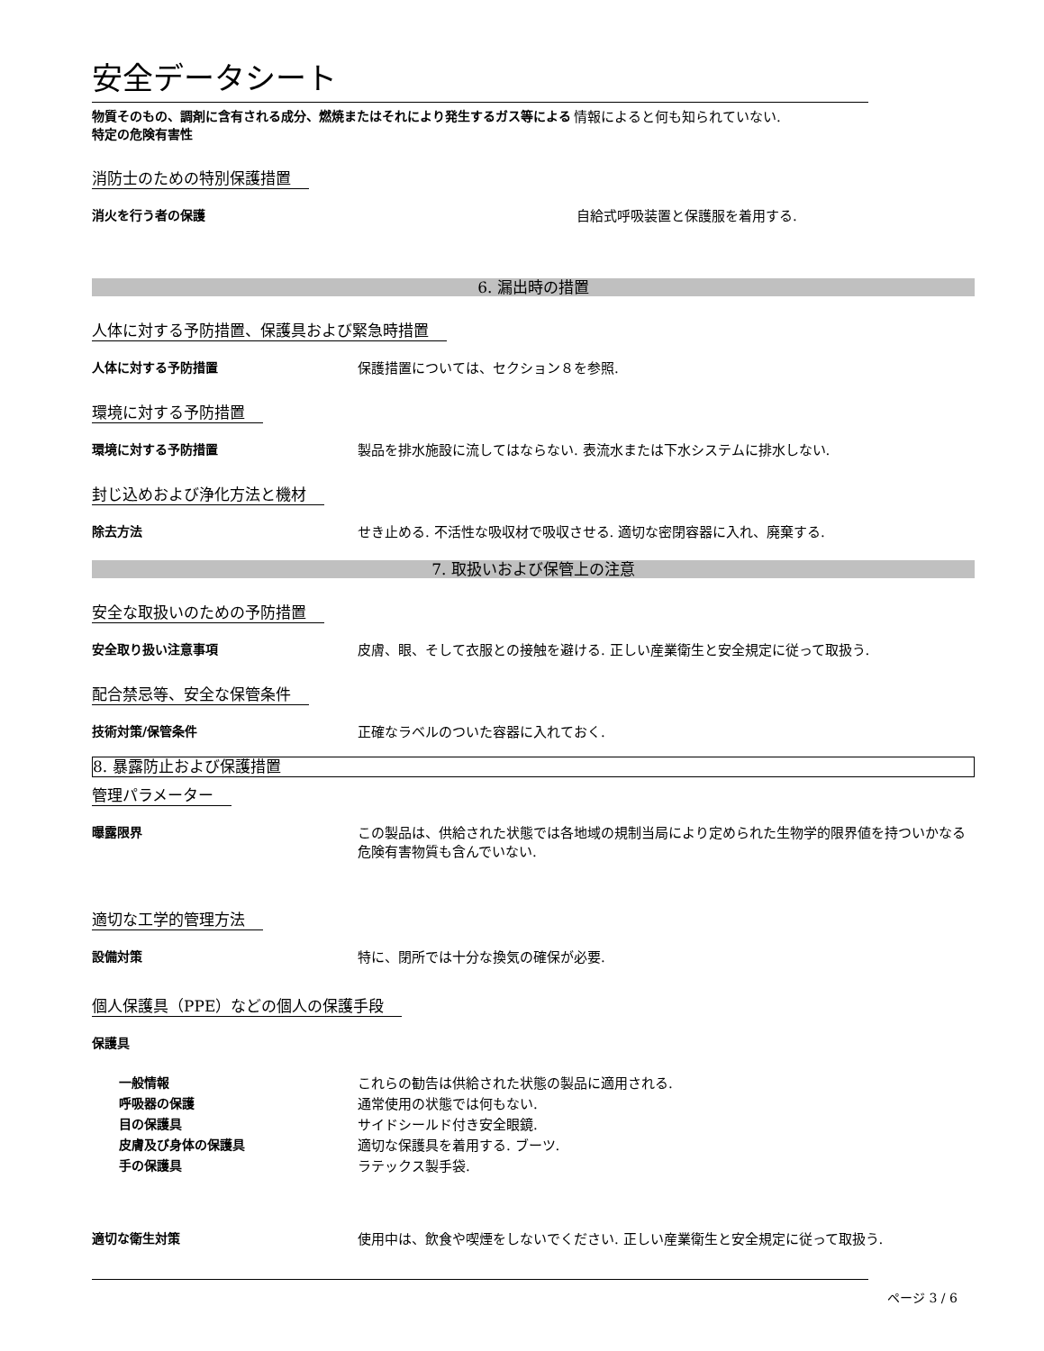安全データシート
物質そのもの、調剤に含有される成分、燃焼またはそれにより発生するガス等による特定の危険有害性
情報によると何も知られていない.
消防士のための特別保護措置
消火を行う者の保護 自給式呼吸装置と保護服を着用する.
6. 漏出時の措置
人体に対する予防措置、保護具および緊急時措置
人体に対する予防措置 保護措置については、セクション８を参照.
環境に対する予防措置
環境に対する予防措置 製品を排水施設に流してはならない. 表流水または下水システムに排水しない.
封じ込めおよび浄化方法と機材
除去方法 せき止める. 不活性な吸収材で吸収させる. 適切な密閉容器に入れ、廃棄する.
7. 取扱いおよび保管上の注意
安全な取扱いのための予防措置
安全取り扱い注意事項 皮膚、眼、そして衣服との接触を避ける. 正しい産業衛生と安全規定に従って取扱う.
配合禁忌等、安全な保管条件
技術対策/保管条件 正確なラベルのついた容器に入れておく.
8. 暴露防止および保護措置
管理パラメーター
曝露限界 この製品は、供給された状態では各地域の規制当局により定められた生物学的限界値を持ついかなる危険有害物質も含んでいない.
適切な工学的管理方法
設備対策 特に、閉所では十分な換気の確保が必要.
個人保護具（PPE）などの個人の保護手段
保護具
一般情報 これらの勧告は供給された状態の製品に適用される.
呼吸器の保護 通常使用の状態では何もない.
目の保護具 サイドシールド付き安全眼鏡.
皮膚及び身体の保護具 適切な保護具を着用する. ブーツ.
手の保護具 ラテックス製手袋.
適切な衛生対策 使用中は、飲食や喫煙をしないでください. 正しい産業衛生と安全規定に従って取扱う.
ページ 3 / 6